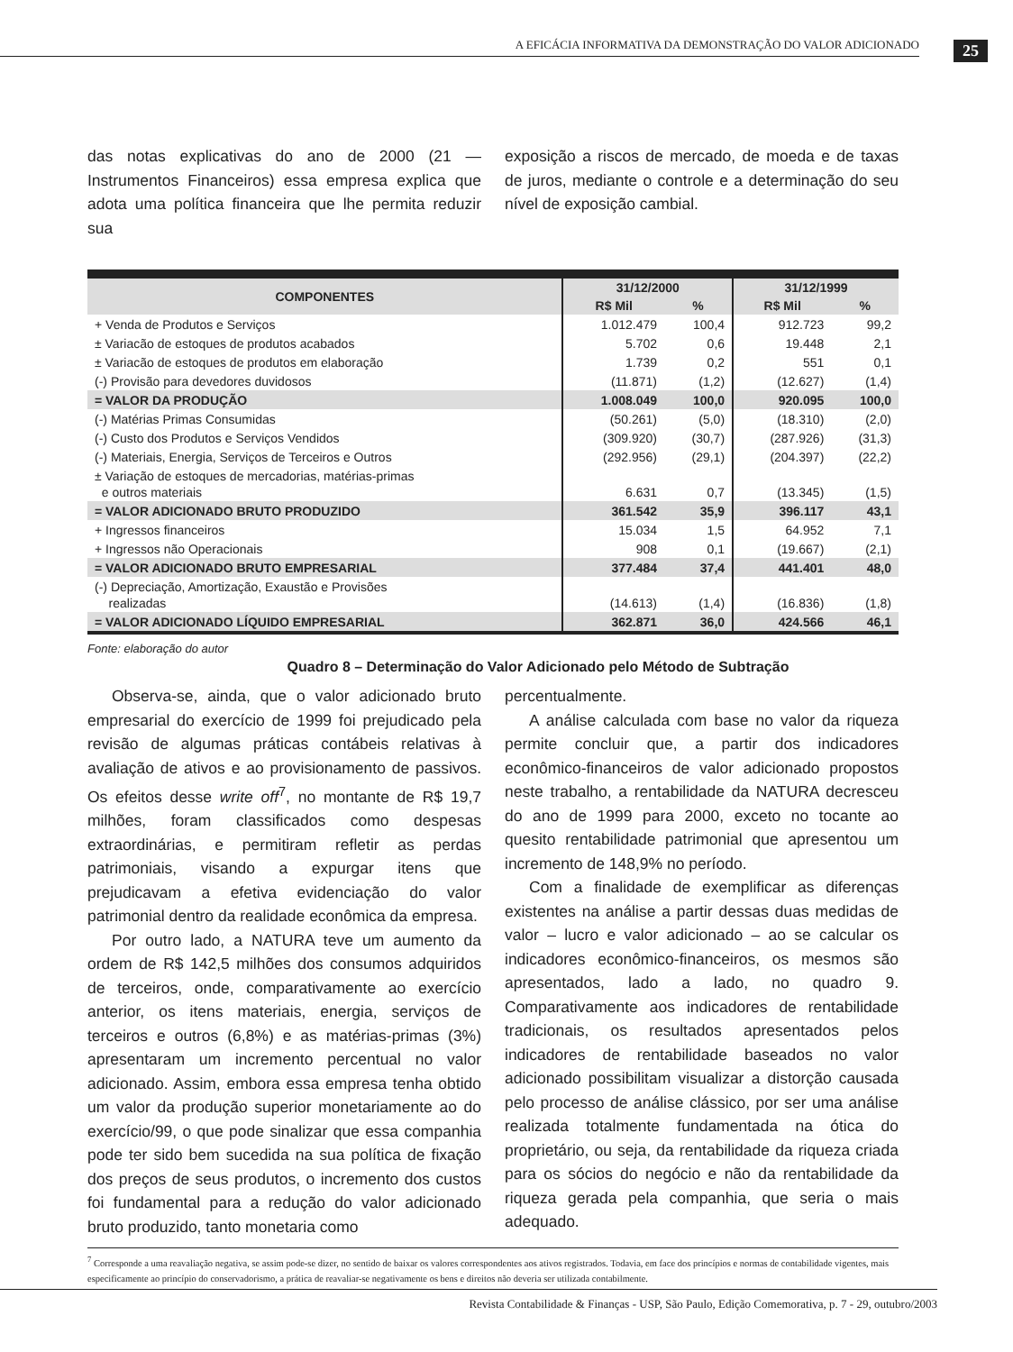A EFICÁCIA INFORMATIVA DA DEMONSTRAÇÃO DO VALOR ADICIONADO 25
das notas explicativas do ano de 2000 (21 — Instrumentos Financeiros) essa empresa explica que adota uma política financeira que lhe permita reduzir sua
exposição a riscos de mercado, de moeda e de taxas de juros, mediante o controle e a determinação do seu nível de exposição cambial.
| COMPONENTES | 31/12/2000 | | 31/12/1999 | |
| --- | --- | --- | --- | --- |
| | R$ Mil | % | R$ Mil | % |
| + Venda de Produtos e Serviços | 1.012.479 | 100,4 | 912.723 | 99,2 |
| ± Variacão de estoques de produtos acabados | 5.702 | 0,6 | 19.448 | 2,1 |
| ± Variacão de estoques de produtos em elaboração | 1.739 | 0,2 | 551 | 0,1 |
| (-) Provisão para devedores duvidosos | (11.871) | (1,2) | (12.627) | (1,4) |
| = VALOR DA PRODUÇÃO | 1.008.049 | 100,0 | 920.095 | 100,0 |
| (-) Matérias Primas Consumidas | (50.261) | (5,0) | (18.310) | (2,0) |
| (-) Custo dos Produtos e Serviços Vendidos | (309.920) | (30,7) | (287.926) | (31,3) |
| (-) Materiais, Energia, Serviços de Terceiros e Outros | (292.956) | (29,1) | (204.397) | (22,2) |
| ± Variação de estoques de mercadorias, matérias-primas e outros materiais | 6.631 | 0,7 | (13.345) | (1,5) |
| = VALOR ADICIONADO BRUTO PRODUZIDO | 361.542 | 35,9 | 396.117 | 43,1 |
| + Ingressos financeiros | 15.034 | 1,5 | 64.952 | 7,1 |
| + Ingressos não Operacionais | 908 | 0,1 | (19.667) | (2,1) |
| = VALOR ADICIONADO BRUTO EMPRESARIAL | 377.484 | 37,4 | 441.401 | 48,0 |
| (-) Depreciação, Amortização, Exaustão e Provisões realizadas | (14.613) | (1,4) | (16.836) | (1,8) |
| = VALOR ADICIONADO LÍQUIDO EMPRESARIAL | 362.871 | 36,0 | 424.566 | 46,1 |
Fonte: elaboração do autor
Quadro 8 – Determinação do Valor Adicionado pelo Método de Subtração
Observa-se, ainda, que o valor adicionado bruto empresarial do exercício de 1999 foi prejudicado pela revisão de algumas práticas contábeis relativas à avaliação de ativos e ao provisionamento de passivos. Os efeitos desse write off<sup>7</sup>, no montante de R$ 19,7 milhões, foram classificados como despesas extraordinárias, e permitiram refletir as perdas patrimoniais, visando a expurgar itens que prejudicavam a efetiva evidenciação do valor patrimonial dentro da realidade econômica da empresa.
Por outro lado, a NATURA teve um aumento da ordem de R$ 142,5 milhões dos consumos adquiridos de terceiros, onde, comparativamente ao exercício anterior, os itens materiais, energia, serviços de terceiros e outros (6,8%) e as matérias-primas (3%) apresentaram um incremento percentual no valor adicionado. Assim, embora essa empresa tenha obtido um valor da produção superior monetariamente ao do exercício/99, o que pode sinalizar que essa companhia pode ter sido bem sucedida na sua política de fixação dos preços de seus produtos, o incremento dos custos foi fundamental para a redução do valor adicionado bruto produzido, tanto monetaria como
percentualmente.
A análise calculada com base no valor da riqueza permite concluir que, a partir dos indicadores econômico-financeiros de valor adicionado propostos neste trabalho, a rentabilidade da NATURA decresceu do ano de 1999 para 2000, exceto no tocante ao quesito rentabilidade patrimonial que apresentou um incremento de 148,9% no período.
Com a finalidade de exemplificar as diferenças existentes na análise a partir dessas duas medidas de valor – lucro e valor adicionado – ao se calcular os indicadores econômico-financeiros, os mesmos são apresentados, lado a lado, no quadro 9. Comparativamente aos indicadores de rentabilidade tradicionais, os resultados apresentados pelos indicadores de rentabilidade baseados no valor adicionado possibilitam visualizar a distorção causada pelo processo de análise clássico, por ser uma análise realizada totalmente fundamentada na ótica do proprietário, ou seja, da rentabilidade da riqueza criada para os sócios do negócio e não da rentabilidade da riqueza gerada pela companhia, que seria o mais adequado.
<sup>7</sup> Corresponde a uma reavaliação negativa, se assim pode-se dizer, no sentido de baixar os valores correspondentes aos ativos registrados. Todavia, em face dos princípios e normas de contabilidade vigentes, mais especificamente ao princípio do conservadorismo, a prática de reavaliar-se negativamente os bens e direitos não deveria ser utilizada contabilmente.
Revista Contabilidade & Finanças - USP, São Paulo, Edição Comemorativa, p. 7 - 29, outubro/2003